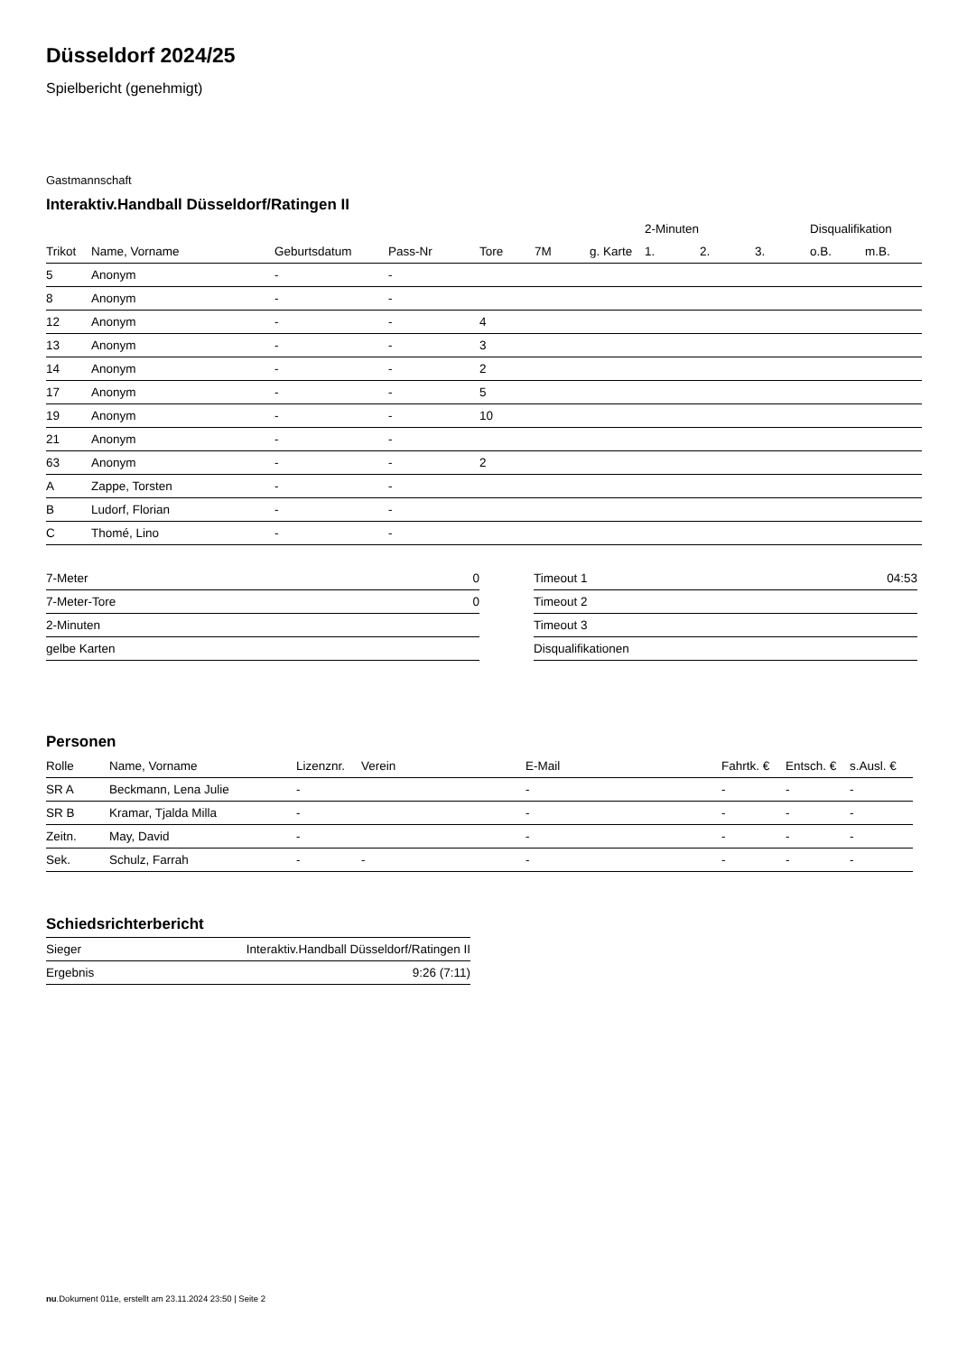Düsseldorf 2024/25
Spielbericht (genehmigt)
Gastmannschaft
Interaktiv.Handball Düsseldorf/Ratingen II
| | | | | | | | 2-Minuten | | | Disqualifikation | |
| --- | --- | --- | --- | --- | --- | --- | --- | --- | --- | --- | --- |
| Trikot | Name, Vorname | Geburtsdatum | Pass-Nr | Tore | 7M | g. Karte | 1. | 2. | 3. | o.B. | m.B. |
| 5 | Anonym | - | - | | | | | | | | |
| 8 | Anonym | - | - | | | | | | | | |
| 12 | Anonym | - | - | 4 | | | | | | | |
| 13 | Anonym | - | - | 3 | | | | | | | |
| 14 | Anonym | - | - | 2 | | | | | | | |
| 17 | Anonym | - | - | 5 | | | | | | | |
| 19 | Anonym | - | - | 10 | | | | | | | |
| 21 | Anonym | - | - | | | | | | | | |
| 63 | Anonym | - | - | 2 | | | | | | | |
| A | Zappe, Torsten | - | - | | | | | | | | |
| B | Ludorf, Florian | - | - | | | | | | | | |
| C | Thomé, Lino | - | - | | | | | | | | |
| 7-Meter | 0 |
| 7-Meter-Tore | 0 |
| 2-Minuten | |
| gelbe Karten | |
| Timeout 1 | 04:53 |
| Timeout 2 | |
| Timeout 3 | |
| Disqualifikationen | |
Personen
| Rolle | Name, Vorname | Lizenznr. | Verein | E-Mail | Fahrtk. € | Entsch. € | s.Ausl. € |
| --- | --- | --- | --- | --- | --- | --- | --- |
| SR A | Beckmann, Lena Julie | - | | - | - | - | - |
| SR B | Kramar, Tjalda Milla | - | | - | - | - | - |
| Zeitn. | May, David | - | | - | - | - | - |
| Sek. | Schulz, Farrah | - | - | - | - | - | - |
Schiedsrichterbericht
| Sieger | Interaktiv.Handball Düsseldorf/Ratingen II |
| Ergebnis | 9:26 (7:11) |
nu.Dokument 011e, erstellt am 23.11.2024 23:50 | Seite 2